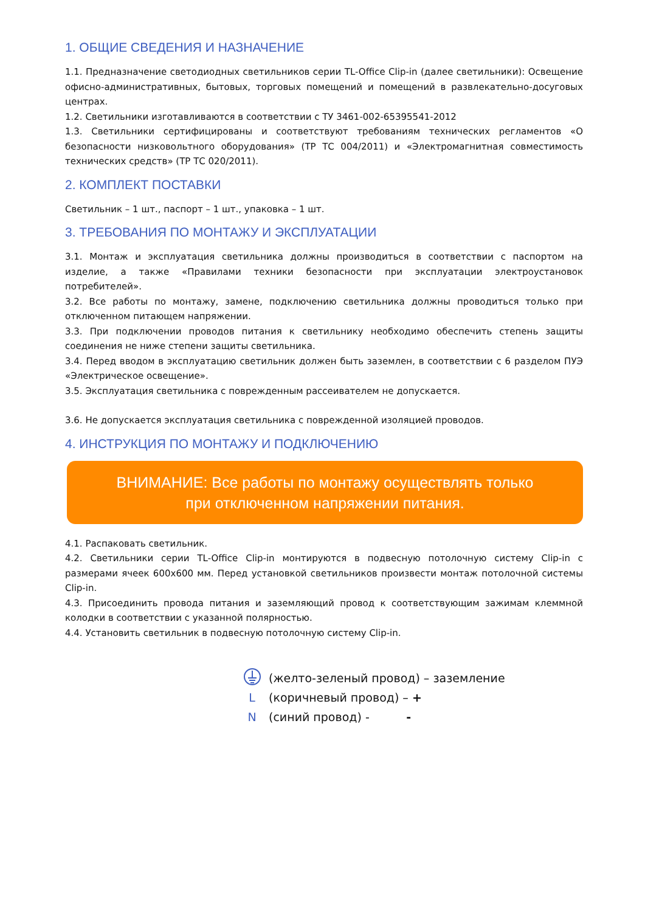1. ОБЩИЕ СВЕДЕНИЯ И НАЗНАЧЕНИЕ
1.1. Предназначение светодиодных светильников серии TL-Office Clip-in (далее светильники): Освещение офисно-административных, бытовых, торговых помещений и помещений в развлекательно-досуговых центрах.
1.2. Светильники изготавливаются в соответствии с ТУ 3461-002-65395541-2012
1.3. Светильники сертифицированы и соответствуют требованиям технических регламентов «О безопасности низковольтного оборудования» (ТР ТС 004/2011) и «Электромагнитная совместимость технических средств» (ТР ТС 020/2011).
2. КОМПЛЕКТ ПОСТАВКИ
Светильник – 1 шт., паспорт – 1 шт., упаковка – 1 шт.
3. ТРЕБОВАНИЯ ПО МОНТАЖУ И ЭКСПЛУАТАЦИИ
3.1. Монтаж и эксплуатация светильника должны производиться в соответствии с паспортом на изделие, а также «Правилами техники безопасности при эксплуатации электроустановок потребителей».
3.2. Все работы по монтажу, замене, подключению светильника должны проводиться только при отключенном питающем напряжении.
3.3. При подключении проводов питания к светильнику необходимо обеспечить степень защиты соединения не ниже степени защиты светильника.
3.4. Перед вводом в эксплуатацию светильник должен быть заземлен, в соответствии с 6 разделом ПУЭ «Электрическое освещение».
3.5. Эксплуатация светильника с поврежденным рассеивателем не допускается.
3.6. Не допускается эксплуатация светильника с поврежденной изоляцией проводов.
4. ИНСТРУКЦИЯ ПО МОНТАЖУ И ПОДКЛЮЧЕНИЮ
ВНИМАНИЕ: Все работы по монтажу осуществлять только
при отключенном напряжении питания.
4.1. Распаковать светильник.
4.2. Светильники серии TL-Office Clip-in монтируются в подвесную потолочную систему Clip-in с размерами ячеек 600x600 мм. Перед установкой светильников произвести монтаж потолочной системы Clip-in.
4.3. Присоединить провода питания и заземляющий провод к соответствующим зажимам клеммной колодки в соответствии с указанной полярностью.
4.4. Установить светильник в подвесную потолочную систему Clip-in.
(желто-зеленый провод) – заземление
L (коричневый провод) – +
N (синий провод) - -